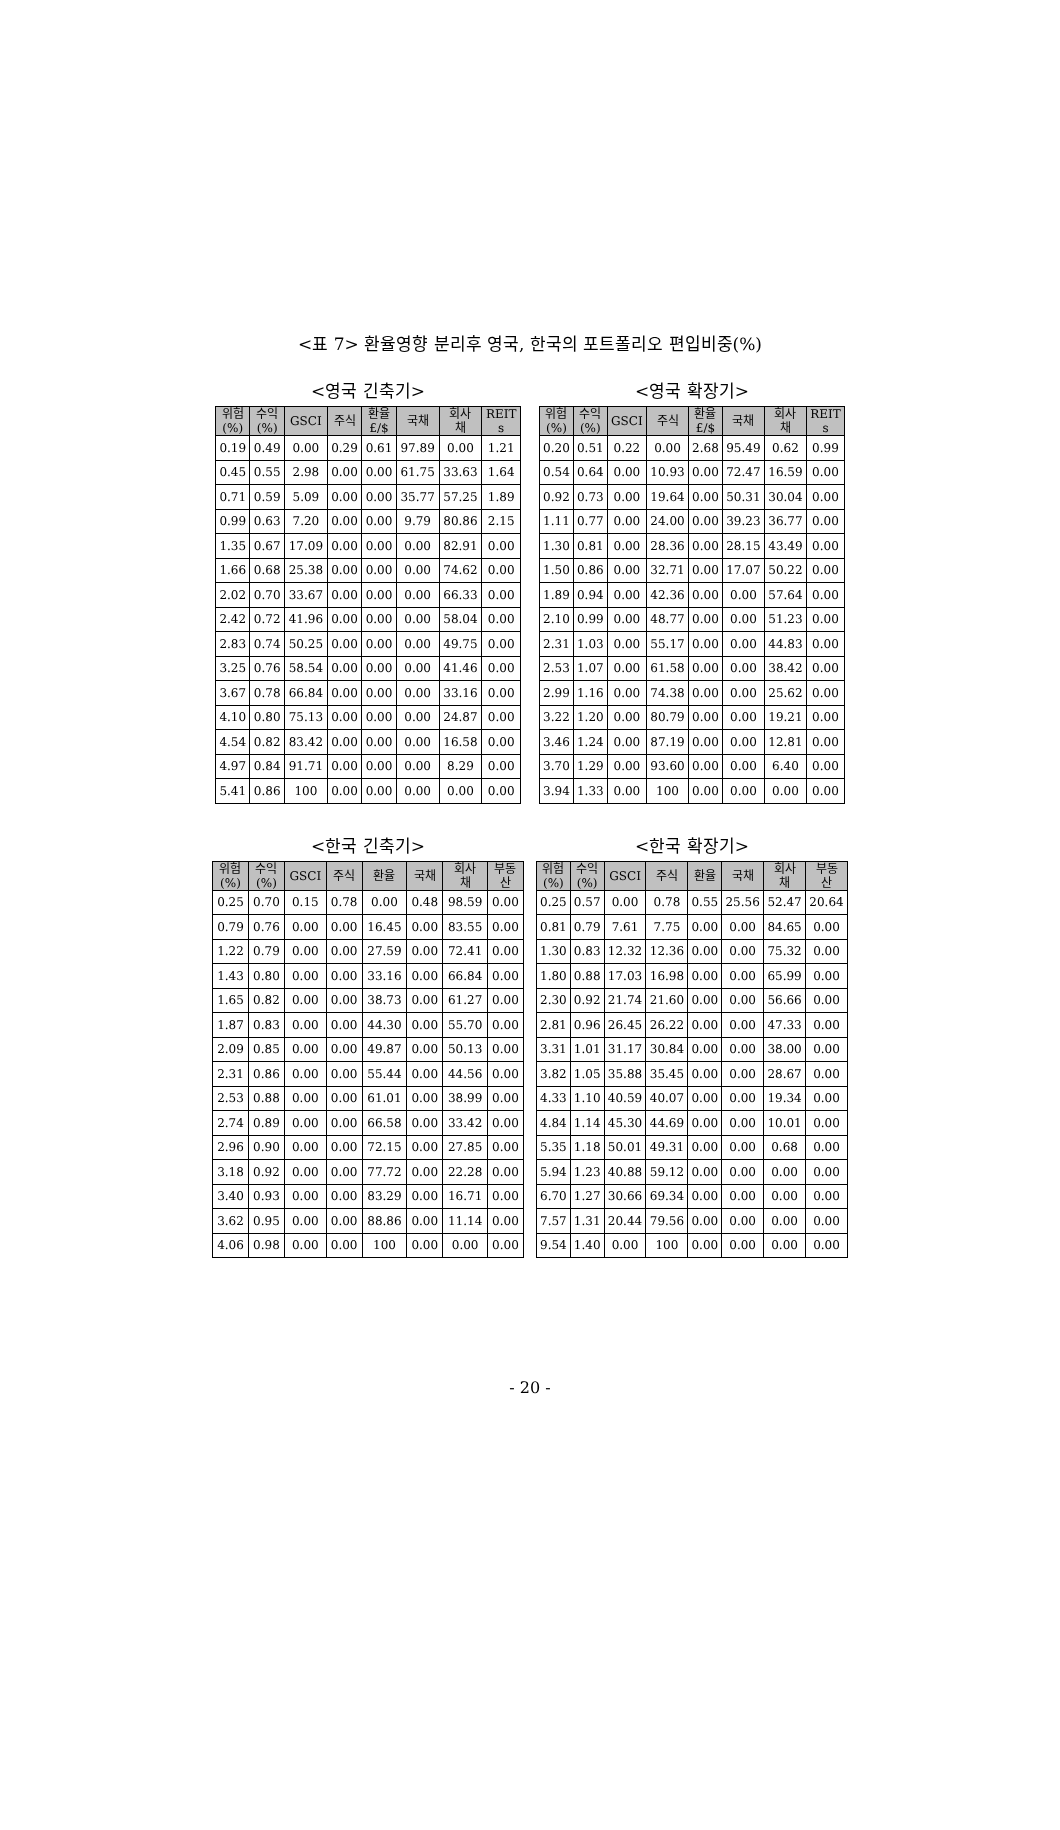<표 7> 환율영향 분리후 영국, 한국의 포트폴리오 편입비중(%)
<영국 긴축기>
| 위험 (%) | 수익 (%) | GSCI | 주식 | 환율 £/$ | 국채 | 회사 채 | REIT s |
| --- | --- | --- | --- | --- | --- | --- | --- |
| 0.19 | 0.49 | 0.00 | 0.29 | 0.61 | 97.89 | 0.00 | 1.21 |
| 0.45 | 0.55 | 2.98 | 0.00 | 0.00 | 61.75 | 33.63 | 1.64 |
| 0.71 | 0.59 | 5.09 | 0.00 | 0.00 | 35.77 | 57.25 | 1.89 |
| 0.99 | 0.63 | 7.20 | 0.00 | 0.00 | 9.79 | 80.86 | 2.15 |
| 1.35 | 0.67 | 17.09 | 0.00 | 0.00 | 0.00 | 82.91 | 0.00 |
| 1.66 | 0.68 | 25.38 | 0.00 | 0.00 | 0.00 | 74.62 | 0.00 |
| 2.02 | 0.70 | 33.67 | 0.00 | 0.00 | 0.00 | 66.33 | 0.00 |
| 2.42 | 0.72 | 41.96 | 0.00 | 0.00 | 0.00 | 58.04 | 0.00 |
| 2.83 | 0.74 | 50.25 | 0.00 | 0.00 | 0.00 | 49.75 | 0.00 |
| 3.25 | 0.76 | 58.54 | 0.00 | 0.00 | 0.00 | 41.46 | 0.00 |
| 3.67 | 0.78 | 66.84 | 0.00 | 0.00 | 0.00 | 33.16 | 0.00 |
| 4.10 | 0.80 | 75.13 | 0.00 | 0.00 | 0.00 | 24.87 | 0.00 |
| 4.54 | 0.82 | 83.42 | 0.00 | 0.00 | 0.00 | 16.58 | 0.00 |
| 4.97 | 0.84 | 91.71 | 0.00 | 0.00 | 0.00 | 8.29 | 0.00 |
| 5.41 | 0.86 | 100 | 0.00 | 0.00 | 0.00 | 0.00 | 0.00 |
<영국 확장기>
| 위험 (%) | 수익 (%) | GSCI | 주식 | 환율 £/$ | 국채 | 회사 채 | REIT s |
| --- | --- | --- | --- | --- | --- | --- | --- |
| 0.20 | 0.51 | 0.22 | 0.00 | 2.68 | 95.49 | 0.62 | 0.99 |
| 0.54 | 0.64 | 0.00 | 10.93 | 0.00 | 72.47 | 16.59 | 0.00 |
| 0.92 | 0.73 | 0.00 | 19.64 | 0.00 | 50.31 | 30.04 | 0.00 |
| 1.11 | 0.77 | 0.00 | 24.00 | 0.00 | 39.23 | 36.77 | 0.00 |
| 1.30 | 0.81 | 0.00 | 28.36 | 0.00 | 28.15 | 43.49 | 0.00 |
| 1.50 | 0.86 | 0.00 | 32.71 | 0.00 | 17.07 | 50.22 | 0.00 |
| 1.89 | 0.94 | 0.00 | 42.36 | 0.00 | 0.00 | 57.64 | 0.00 |
| 2.10 | 0.99 | 0.00 | 48.77 | 0.00 | 0.00 | 51.23 | 0.00 |
| 2.31 | 1.03 | 0.00 | 55.17 | 0.00 | 0.00 | 44.83 | 0.00 |
| 2.53 | 1.07 | 0.00 | 61.58 | 0.00 | 0.00 | 38.42 | 0.00 |
| 2.99 | 1.16 | 0.00 | 74.38 | 0.00 | 0.00 | 25.62 | 0.00 |
| 3.22 | 1.20 | 0.00 | 80.79 | 0.00 | 0.00 | 19.21 | 0.00 |
| 3.46 | 1.24 | 0.00 | 87.19 | 0.00 | 0.00 | 12.81 | 0.00 |
| 3.70 | 1.29 | 0.00 | 93.60 | 0.00 | 0.00 | 6.40 | 0.00 |
| 3.94 | 1.33 | 0.00 | 100 | 0.00 | 0.00 | 0.00 | 0.00 |
<한국 긴축기>
| 위험 (%) | 수익 (%) | GSCI | 주식 | 환율 | 국채 | 회사 채 | 부동 산 |
| --- | --- | --- | --- | --- | --- | --- | --- |
| 0.25 | 0.70 | 0.15 | 0.78 | 0.00 | 0.48 | 98.59 | 0.00 |
| 0.79 | 0.76 | 0.00 | 0.00 | 16.45 | 0.00 | 83.55 | 0.00 |
| 1.22 | 0.79 | 0.00 | 0.00 | 27.59 | 0.00 | 72.41 | 0.00 |
| 1.43 | 0.80 | 0.00 | 0.00 | 33.16 | 0.00 | 66.84 | 0.00 |
| 1.65 | 0.82 | 0.00 | 0.00 | 38.73 | 0.00 | 61.27 | 0.00 |
| 1.87 | 0.83 | 0.00 | 0.00 | 44.30 | 0.00 | 55.70 | 0.00 |
| 2.09 | 0.85 | 0.00 | 0.00 | 49.87 | 0.00 | 50.13 | 0.00 |
| 2.31 | 0.86 | 0.00 | 0.00 | 55.44 | 0.00 | 44.56 | 0.00 |
| 2.53 | 0.88 | 0.00 | 0.00 | 61.01 | 0.00 | 38.99 | 0.00 |
| 2.74 | 0.89 | 0.00 | 0.00 | 66.58 | 0.00 | 33.42 | 0.00 |
| 2.96 | 0.90 | 0.00 | 0.00 | 72.15 | 0.00 | 27.85 | 0.00 |
| 3.18 | 0.92 | 0.00 | 0.00 | 77.72 | 0.00 | 22.28 | 0.00 |
| 3.40 | 0.93 | 0.00 | 0.00 | 83.29 | 0.00 | 16.71 | 0.00 |
| 3.62 | 0.95 | 0.00 | 0.00 | 88.86 | 0.00 | 11.14 | 0.00 |
| 4.06 | 0.98 | 0.00 | 0.00 | 100 | 0.00 | 0.00 | 0.00 |
<한국 확장기>
| 위험 (%) | 수익 (%) | GSCI | 주식 | 환율 | 국채 | 회사 채 | 부동 산 |
| --- | --- | --- | --- | --- | --- | --- | --- |
| 0.25 | 0.57 | 0.00 | 0.78 | 0.55 | 25.56 | 52.47 | 20.64 |
| 0.81 | 0.79 | 7.61 | 7.75 | 0.00 | 0.00 | 84.65 | 0.00 |
| 1.30 | 0.83 | 12.32 | 12.36 | 0.00 | 0.00 | 75.32 | 0.00 |
| 1.80 | 0.88 | 17.03 | 16.98 | 0.00 | 0.00 | 65.99 | 0.00 |
| 2.30 | 0.92 | 21.74 | 21.60 | 0.00 | 0.00 | 56.66 | 0.00 |
| 2.81 | 0.96 | 26.45 | 26.22 | 0.00 | 0.00 | 47.33 | 0.00 |
| 3.31 | 1.01 | 31.17 | 30.84 | 0.00 | 0.00 | 38.00 | 0.00 |
| 3.82 | 1.05 | 35.88 | 35.45 | 0.00 | 0.00 | 28.67 | 0.00 |
| 4.33 | 1.10 | 40.59 | 40.07 | 0.00 | 0.00 | 19.34 | 0.00 |
| 4.84 | 1.14 | 45.30 | 44.69 | 0.00 | 0.00 | 10.01 | 0.00 |
| 5.35 | 1.18 | 50.01 | 49.31 | 0.00 | 0.00 | 0.68 | 0.00 |
| 5.94 | 1.23 | 40.88 | 59.12 | 0.00 | 0.00 | 0.00 | 0.00 |
| 6.70 | 1.27 | 30.66 | 69.34 | 0.00 | 0.00 | 0.00 | 0.00 |
| 7.57 | 1.31 | 20.44 | 79.56 | 0.00 | 0.00 | 0.00 | 0.00 |
| 9.54 | 1.40 | 0.00 | 100 | 0.00 | 0.00 | 0.00 | 0.00 |
- 20 -